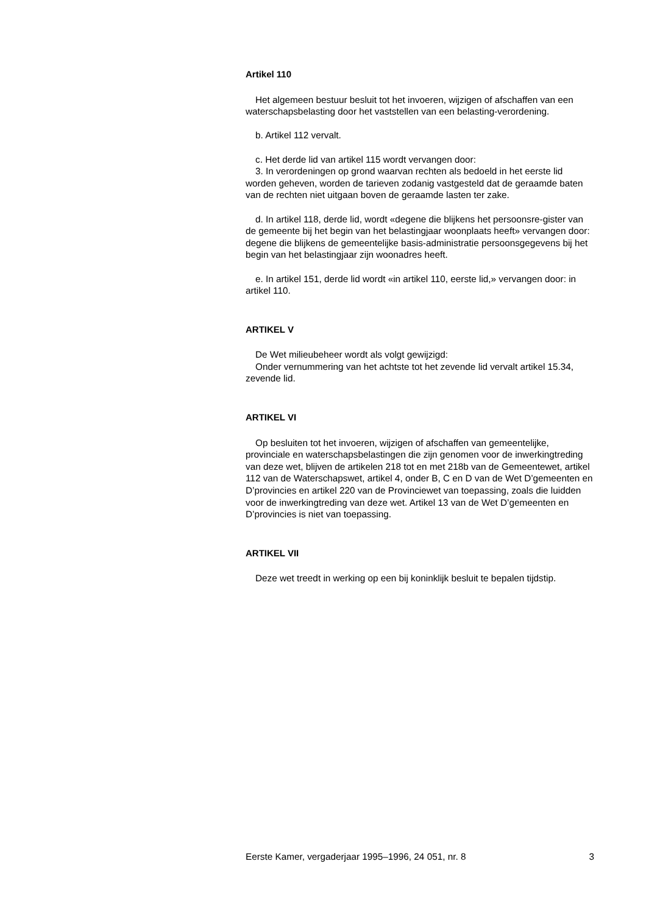Artikel 110
Het algemeen bestuur besluit tot het invoeren, wijzigen of afschaffen van een waterschapsbelasting door het vaststellen van een belasting-verordening.
b. Artikel 112 vervalt.
c. Het derde lid van artikel 115 wordt vervangen door:
3. In verordeningen op grond waarvan rechten als bedoeld in het eerste lid worden geheven, worden de tarieven zodanig vastgesteld dat de geraamde baten van de rechten niet uitgaan boven de geraamde lasten ter zake.
d. In artikel 118, derde lid, wordt «degene die blijkens het persoonsre-gister van de gemeente bij het begin van het belastingjaar woonplaats heeft» vervangen door: degene die blijkens de gemeentelijke basis-administratie persoonsgegevens bij het begin van het belastingjaar zijn woonadres heeft.
e. In artikel 151, derde lid wordt «in artikel 110, eerste lid,» vervangen door: in artikel 110.
ARTIKEL V
De Wet milieubeheer wordt als volgt gewijzigd:
Onder vernummering van het achtste tot het zevende lid vervalt artikel 15.34, zevende lid.
ARTIKEL VI
Op besluiten tot het invoeren, wijzigen of afschaffen van gemeentelijke, provinciale en waterschapsbelastingen die zijn genomen voor de inwerkingtreding van deze wet, blijven de artikelen 218 tot en met 218b van de Gemeentewet, artikel 112 van de Waterschapswet, artikel 4, onder B, C en D van de Wet D’gemeenten en D’provincies en artikel 220 van de Provinciewet van toepassing, zoals die luidden voor de inwerkingtreding van deze wet. Artikel 13 van de Wet D’gemeenten en D’provincies is niet van toepassing.
ARTIKEL VII
Deze wet treedt in werking op een bij koninklijk besluit te bepalen tijdstip.
Eerste Kamer, vergaderjaar 1995–1996, 24 051, nr. 8 3